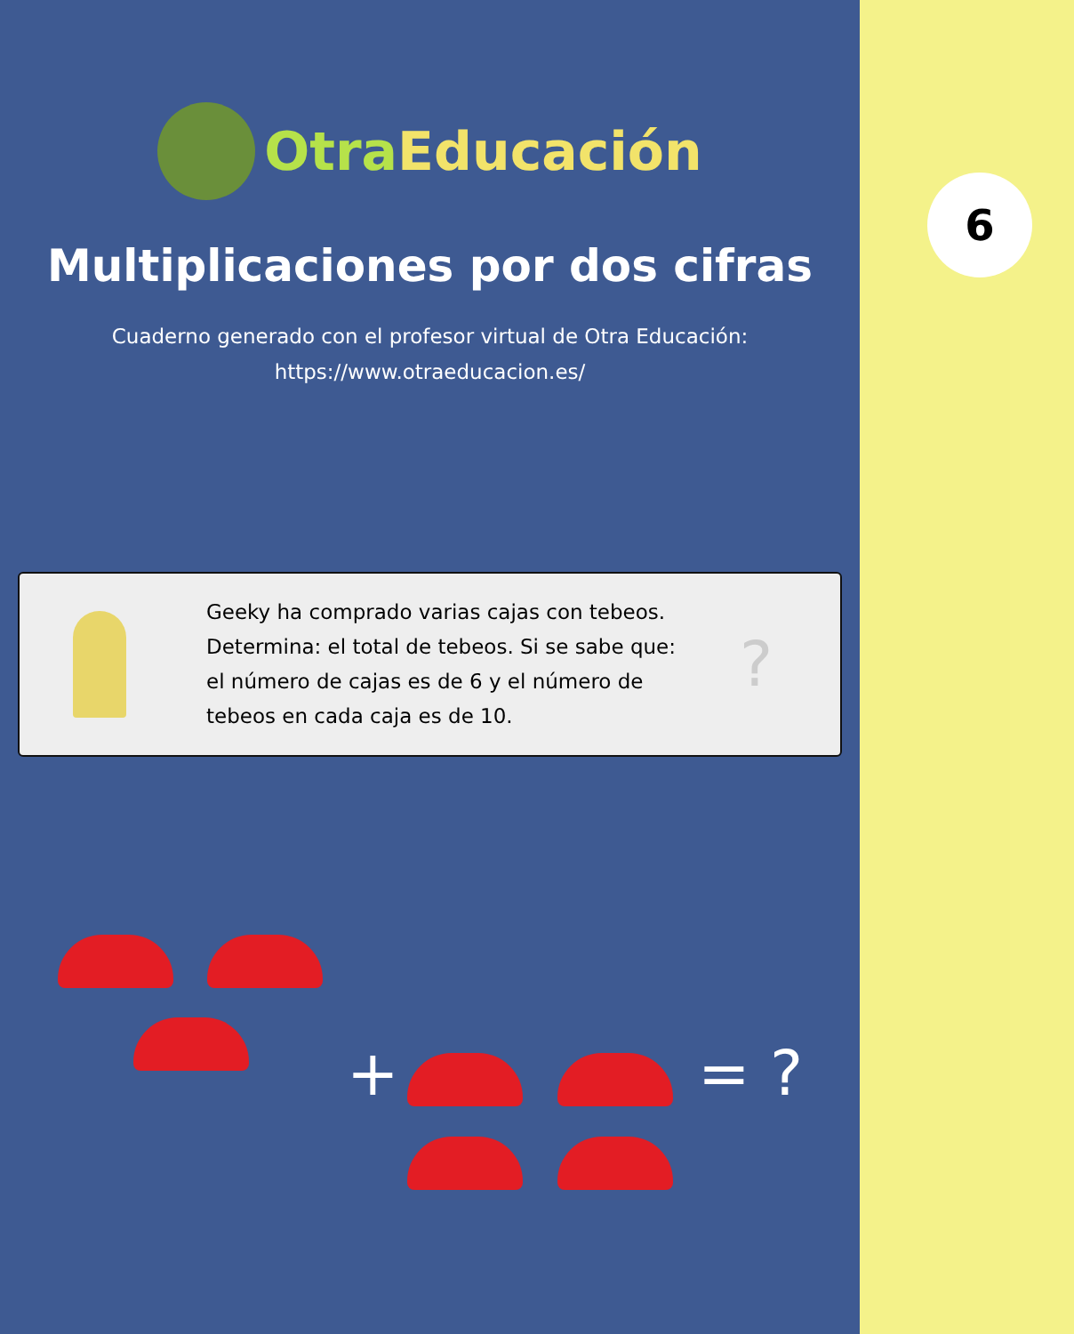OtraEducación
Multiplicaciones por dos cifras
Cuaderno generado con el profesor virtual de Otra Educación:
https://www.otraeducacion.es/
Geeky ha comprado varias cajas con tebeos. Determina: el total de tebeos. Si se sabe que: el número de cajas es de 6 y el número de tebeos en cada caja es de 10.
?
+ = ?
6